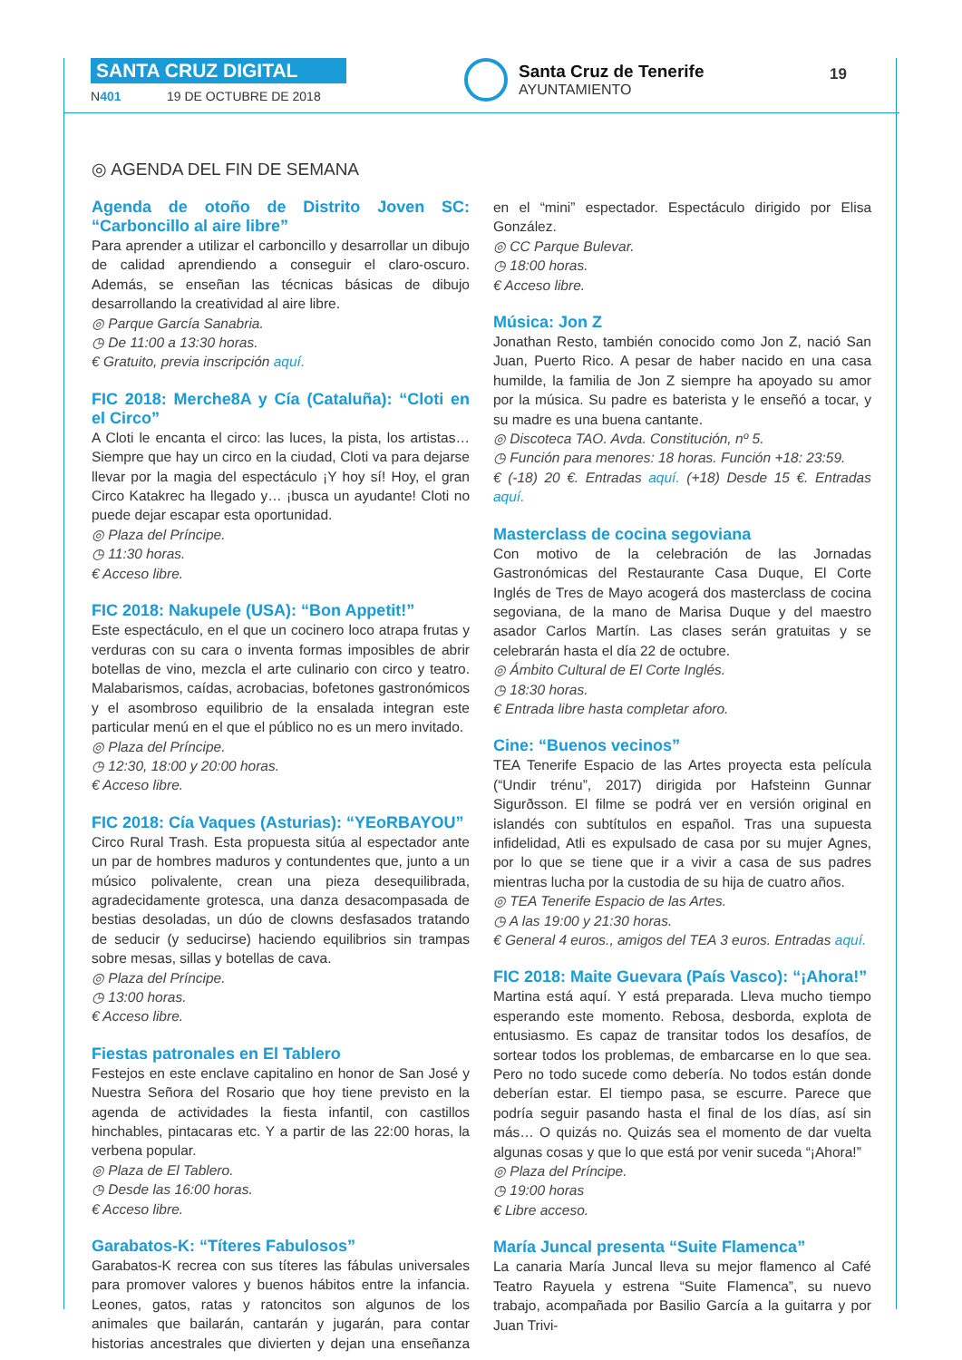SANTA CRUZ DIGITAL
N401 19 DE OCTUBRE DE 2018
Santa Cruz de Tenerife
AYUNTAMIENTO
19
◎ AGENDA DEL FIN DE SEMANA
Agenda de otoño de Distrito Joven SC: “Carboncillo al aire libre”
Para aprender a utilizar el carboncillo y desarrollar un dibujo de calidad aprendiendo a conseguir el claro-oscuro. Además, se enseñan las técnicas básicas de dibujo desarrollando la creatividad al aire libre.
◎ Parque García Sanabria.
◷ De 11:00 a 13:30 horas.
€ Gratuito, previa inscripción aquí.
FIC 2018: Merche8A y Cía (Cataluña): “Cloti en el Circo”
A Cloti le encanta el circo: las luces, la pista, los artistas… Siempre que hay un circo en la ciudad, Cloti va para dejarse llevar por la magia del espectáculo ¡Y hoy sí! Hoy, el gran Circo Katakrec ha llegado y… ¡busca un ayudante! Cloti no puede dejar escapar esta oportunidad.
◎ Plaza del Príncipe.
◷ 11:30 horas.
€ Acceso libre.
FIC 2018: Nakupele (USA): “Bon Appetit!”
Este espectáculo, en el que un cocinero loco atrapa frutas y verduras con su cara o inventa formas imposibles de abrir botellas de vino, mezcla el arte culinario con circo y teatro. Malabarismos, caídas, acrobacias, bofetones gastronómicos y el asombroso equilibrio de la ensalada integran este particular menú en el que el público no es un mero invitado.
◎ Plaza del Príncipe.
◷ 12:30, 18:00 y 20:00 horas.
€ Acceso libre.
FIC 2018: Cía Vaques (Asturias): “YEoRBAYOU”
Circo Rural Trash. Esta propuesta sitúa al espectador ante un par de hombres maduros y contundentes que, junto a un músico polivalente, crean una pieza desequilibrada, agradecidamente grotesca, una danza desacompasada de bestias desoladas, un dúo de clowns desfasados tratando de seducir (y seducirse) haciendo equilibrios sin trampas sobre mesas, sillas y botellas de cava.
◎ Plaza del Príncipe.
◷ 13:00 horas.
€ Acceso libre.
Fiestas patronales en El Tablero
Festejos en este enclave capitalino en honor de San José y Nuestra Señora del Rosario que hoy tiene previsto en la agenda de actividades la fiesta infantil, con castillos hinchables, pintacaras etc. Y a partir de las 22:00 horas, la verbena popular.
◎ Plaza de El Tablero.
◷ Desde las 16:00 horas.
€ Acceso libre.
Garabatos-K: “Títeres Fabulosos”
Garabatos-K recrea con sus títeres las fábulas universales para promover valores y buenos hábitos entre la infancia. Leones, gatos, ratas y ratoncitos son algunos de los animales que bailarán, cantarán y jugarán, para contar historias ancestrales que divierten y dejan una enseñanza en el “mini” espectador. Espectáculo dirigido por Elisa González.
◎ CC Parque Bulevar.
◷ 18:00 horas.
€ Acceso libre.
Música: Jon Z
Jonathan Resto, también conocido como Jon Z, nació San Juan, Puerto Rico. A pesar de haber nacido en una casa humilde, la familia de Jon Z siempre ha apoyado su amor por la música. Su padre es baterista y le enseñó a tocar, y su madre es una buena cantante.
◎ Discoteca TAO. Avda. Constitución, nº 5.
◷ Función para menores: 18 horas. Función +18: 23:59.
€ (-18) 20 €. Entradas aquí. (+18) Desde 15 €. Entradas aquí.
Masterclass de cocina segoviana
Con motivo de la celebración de las Jornadas Gastronómicas del Restaurante Casa Duque, El Corte Inglés de Tres de Mayo acogerá dos masterclass de cocina segoviana, de la mano de Marisa Duque y del maestro asador Carlos Martín. Las clases serán gratuitas y se celebrarán hasta el día 22 de octubre.
◎ Ámbito Cultural de El Corte Inglés.
◷ 18:30 horas.
€ Entrada libre hasta completar aforo.
Cine: “Buenos vecinos”
TEA Tenerife Espacio de las Artes proyecta esta película (“Undir trénu”, 2017) dirigida por Hafsteinn Gunnar Sigurðsson. El filme se podrá ver en versión original en islandés con subtítulos en español. Tras una supuesta infidelidad, Atli es expulsado de casa por su mujer Agnes, por lo que se tiene que ir a vivir a casa de sus padres mientras lucha por la custodia de su hija de cuatro años.
◎ TEA Tenerife Espacio de las Artes.
◷ A las 19:00 y 21:30 horas.
€ General 4 euros., amigos del TEA 3 euros. Entradas aquí.
FIC 2018: Maite Guevara (País Vasco): “¡Ahora!”
Martina está aquí. Y está preparada. Lleva mucho tiempo esperando este momento. Rebosa, desborda, explota de entusiasmo. Es capaz de transitar todos los desafíos, de sortear todos los problemas, de embarcarse en lo que sea. Pero no todo sucede como debería. No todos están donde deberían estar. El tiempo pasa, se escurre. Parece que podría seguir pasando hasta el final de los días, así sin más… O quizás no. Quizás sea el momento de dar vuelta algunas cosas y que lo que está por venir suceda “¡Ahora!”
◎ Plaza del Príncipe.
◷ 19:00 horas
€ Libre acceso.
María Juncal presenta “Suite Flamenca”
La canaria María Juncal lleva su mejor flamenco al Café Teatro Rayuela y estrena “Suite Flamenca”, su nuevo trabajo, acompañada por Basilio García a la guitarra y por Juan Trivi-